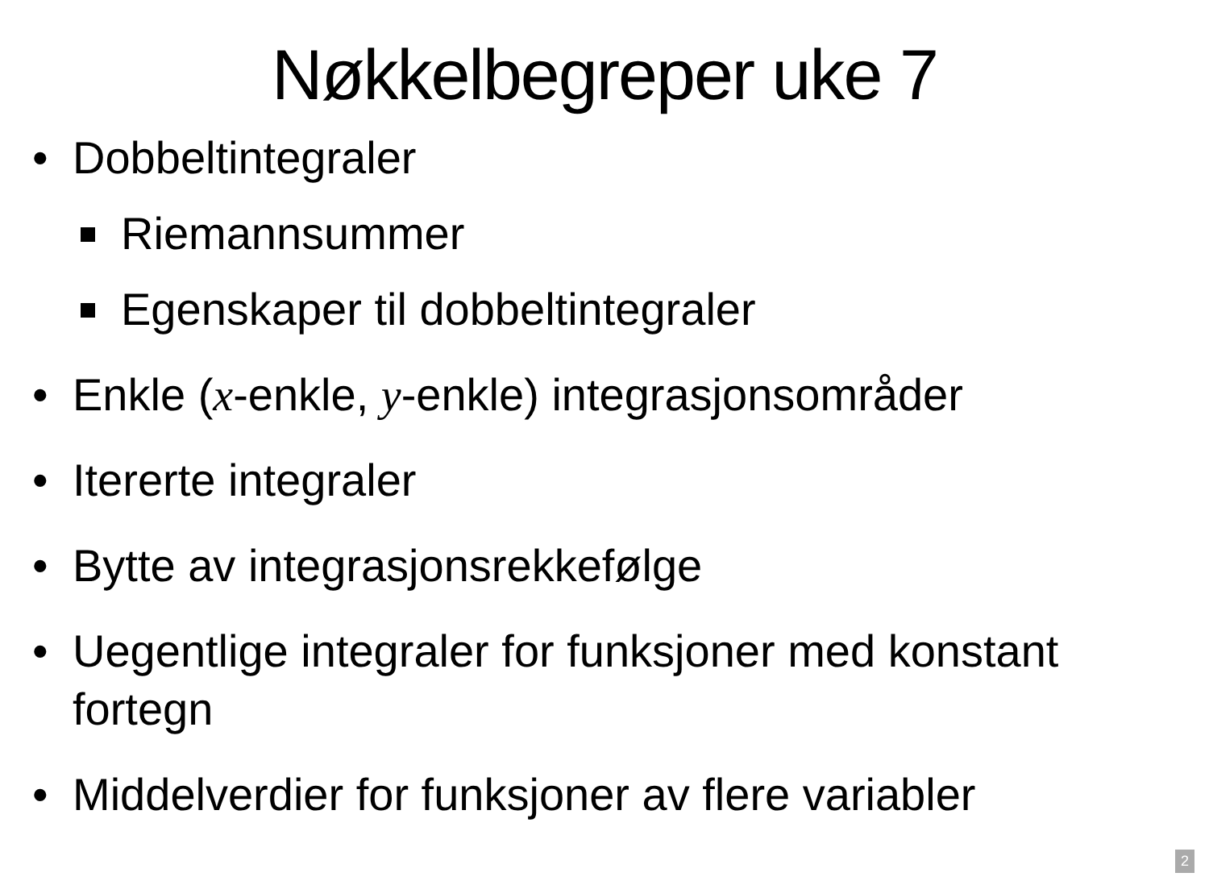Nøkkelbegreper uke 7
• Dobbeltintegraler
Riemannsummer
Egenskaper til dobbeltintegraler
• Enkle (x-enkle, y-enkle) integrasjonsområder
• Itererte integraler
• Bytte av integrasjonsrekkefølge
• Uegentlige integraler for funksjoner med konstant fortegn
• Middelverdier for funksjoner av flere variabler
2